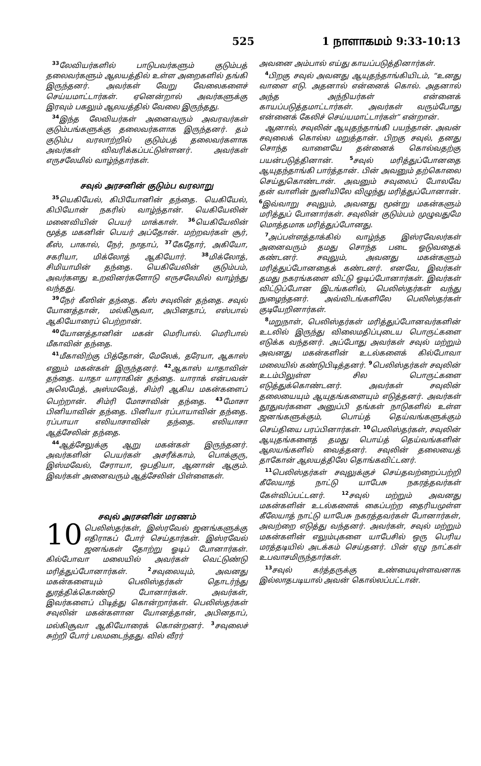525 1 நாளாகமம் 9:33-10:13
<sup>33</sup> லேவியர்களில் பாடுபவர்களும் குடும்பத் தலைவர்களும் ஆலயத்தில் உள்ள அறைகளில் தங்கி இருந்தனர். அவர்கள் வேறு வேலைகளைச் செய்யமாட்டார்கள். ஏனென்றால் அவர்களுக்கு இரவும் பகலும் ஆலயத்தில் வேலை இருந்தது.
<sup>34</sup> இந்த லேவியர்கள் அனைவரும் அவரவர்கள் குடும்பங்களுக்கு தலைவர்களாக இருந்தனர். தம் குடும்ப வரலாற்றில் குடும்பத் தலைவர்களாக அவர்கள் விவரிக்கப்பட்டுள்ளனர். அவர்கள் எருசலேமில் வாழ்ந்தார்கள்.
சவுல் அரசனின் குடும்ப வரலாறு
<sup>35</sup> யெகியேல், கிபியோனின் தந்தை. யெகியேல், கிபியோன் நகரில் வாழ்ந்தான். யெகியேலின் மனைவியின் பெயர் மாக்காள். <sup>36</sup>யெகியேலின் மூத்த மகனின் பெயர் அப்தோன். மற்றவர்கள் சூர், கீஸ், பாகால், நேர், நாதாப், <sup>37</sup>கேதோர், அகியோ, சகரியா, மிக்லோத் ஆகியோர். <sup>38</sup>மிக்லோத், சிமியாமின் தந்தை. யெகியேலின் குடும்பம், அவர்களது உறவினர்களோடு எருசலேமில் வாழ்ந்து வந்தது.
<sup>39</sup> நேர் கீஸின் தந்தை. கீஸ் சவுலின் தந்தை. சவுல் யோனத்தான், மல்கிசூவா, அபினதாப், எஸ்பால் ஆகியோரைப் பெற்றான்.
<sup>40</sup> யோனத்தானின் மகன் மெரிபால். மெரிபால் மீகாவின் தந்தை.
<sup>41</sup> மீகாவிற்கு பித்தோன், மேலேக், தரேயா, ஆகாஸ் எனும் மகன்கள் இருந்தனர். <sup>42</sup>ஆகாஸ் யாதாவின் தந்தை. யாதா யாராகின் தந்தை. யாராக் என்பவன் அலெமேத், அஸ்மவேத், சிம்ரி ஆகிய மகன்களைப் பெற்றான். சிம்ரி மோசாவின் தந்தை. <sup>43</sup>மோசா பினியாவின் தந்தை. பினியா ரப்பாயாவின் தந்தை. ரப்பாயா எலியாசாவின் தந்தை. எலியாசா ஆத்சேலின் தந்தை.
<sup>44</sup> ஆத்சேலுக்கு ஆறு மகன்கள் இருந்தனர். அவர்களின் பெயர்கள் அசரீக்காம், பொக்குரு, இஸ்மவேல், சேராயா, ஒபதியா, ஆனான் ஆகும். இவர்கள் அனைவரும் ஆத்சேலின் பிள்ளைகள்.
சவுல் அரசனின் மரணம்
10 பெலிஸ்தர்கள், இஸ்ரவேல் ஜனங்களுக்கு எதிராகப் போர் செய்தார்கள். இஸ்ரவேல் ஜனங்கள் தோற்று ஓடிப் போனார்கள். கில்போவா மலையில் அவர்கள் வெட்டுண்டு மரித்துப்போனார்கள். <sup>2</sup>சவுலையும், அவனது மகன்களையும் பெலிஸ்தர்கள் தொடர்ந்து துரத்திக்கொண்டு போனார்கள். அவர்கள், இவர்களைப் பிடித்து கொன்றார்கள். பெலிஸ்தர்கள் சவுலின் மகன்களான யோனத்தான், அபினதாப், மல்கிசூவா ஆகியோரைக் கொன்றனர். <sup>3</sup>சவுலைச் சுற்றி போர் பலமடைந்தது. வில் வீரர்
அவனை அம்பால் எய்து காயப்படுத்தினார்கள்.
<sup>4</sup> பிறகு சவுல் அவனது ஆயுதந்தாங்கியிடம், “உனது வாளை எடு. அதனால் என்னைக் கொல். அதனால் அந்த அந்நியர்கள் என்னைக் காயப்படுத்தமாட்டார்கள். அவர்கள் வரும்போது என்னைக் கேலிச் செய்யமாட்டார்கள்” என்றான்.
ஆனால், சவுலின் ஆயுதந்தாங்கி பயந்தான். அவன் சவுலைக் கொல்ல மறுத்தான். பிறகு சவுல், தனது சொந்த வாளையே தன்னைக் கொல்வதற்கு பயன்படுத்தினான். <sup>5</sup>சவுல் மரித்துப்போனதை ஆயுதந்தாங்கி பார்த்தான். பின் அவனும் தற்கொலை செய்துகொண்டான். அவனும் சவுலைப் போலவே தன் வாளின் நுனியிலே விழுந்து மரித்துப்போனான். <sup>6</sup>இவ்வாறு சவுலும், அவனது மூன்று மகன்களும் மரித்துப் போனார்கள். சவுலின் குடும்பம் முழுவதுமே மொத்தமாக மரித்துப்போனது.
<sup>7</sup> அப்பள்ளத்தாக்கில் வாழ்ந்த இஸ்ரவேலர்கள் அனைவரும் தமது சொந்த படை ஓடுவதைக் கண்டனர். சவுலும், அவனது மகன்களும் மரித்துப்போனதைக் கண்டனர். எனவே, இவர்கள் தமது நகரங்களை விட்டு ஓடிப்போனார்கள். இவர்கள் விட்டுப்போன இடங்களில், பெலிஸ்தர்கள் வந்து நுழைந்தனர். அவ்விடங்களிலே பெலிஸ்தர்கள் குடியேறினார்கள்.
<sup>8</sup> மறுநாள், பெலிஸ்தர்கள் மரித்துப்போனவர்களின் உடலில் இருந்து விலைமதிப்புடைய பொருட்களை எடுக்க வந்தனர். அப்போது அவர்கள் சவுல் மற்றும் அவனது மகன்களின் உடல்களைக் கில்போவா மலையில் கண்டுபிடித்தனர். <sup>9</sup>பெலிஸ்தர்கள் சவுலின் உடம்பிலுள்ள சில பொருட்களை எடுத்துக்கொண்டனர். அவர்கள் சவுலின் தலையையும் ஆயுதங்களையும் எடுத்தனர். அவர்கள் தூதுவர்களை அனுப்பி தங்கள் நாடுகளில் உள்ள ஜனங்களுக்கும், பொய்த் தெய்வங்களுக்கும் செய்தியை பரப்பினார்கள். <sup>10</sup>பெலிஸ்தர்கள், சவுலின் ஆயுதங்களைத் தமது பொய்த் தெய்வங்களின் ஆலயங்களில் வைத்தனர். சவுலின் தலையைத் தாகோன் ஆலயத்திலே தொங்கவிட்டனர்.
<sup>11</sup> பெலிஸ்தர்கள் சவுலுக்குச் செய்தவற்றைப்பற்றி கீலேயாத் நாட்டு யாபேசு நகரத்தவர்கள் கேள்விப்பட்டனர். <sup>12</sup>சவுல் மற்றும் அவனது மகன்களின் உடல்களைக் கைப்பற்ற தைரியமுள்ள கீலேயாத் நாட்டு யாபேசு நகரத்தவர்கள் போனார்கள், அவற்றை எடுத்து வந்தனர். அவர்கள், சவுல் மற்றும் மகன்களின் எலும்புகளை யாபேசில் ஒரு பெரிய மரத்தடியில் அடக்கம் செய்தனர். பின் ஏழு நாட்கள் உபவாசமிருந்தார்கள்.
<sup>13</sup> சவுல் கர்த்தருக்கு உண்மையுள்ளவனாக இல்லாதபடியால் அவன் கொல்லப்பட்டான்.